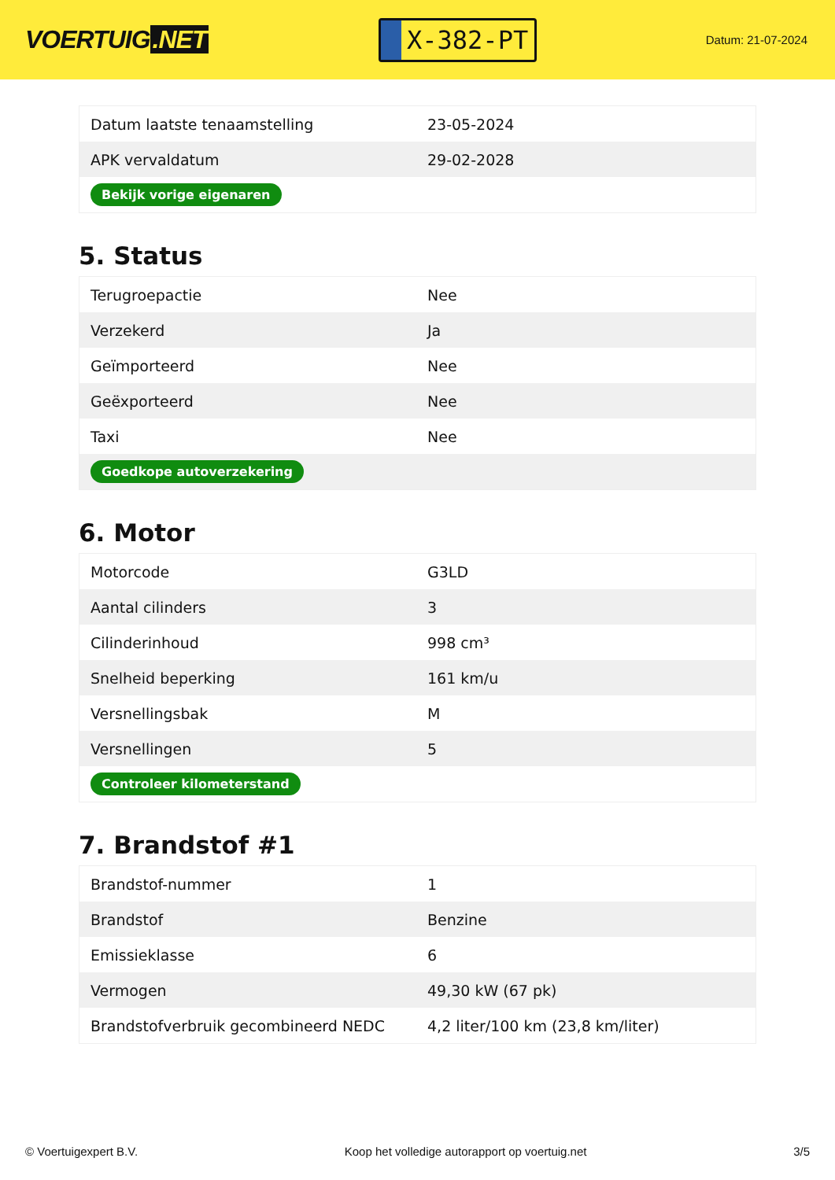VOERTUIG.NET
X-382-PT
Datum: 21-07-2024
| Datum laatste tenaamstelling | 23-05-2024 |
| APK vervaldatum | 29-02-2028 |
| Bekijk vorige eigenaren | |
5. Status
| Terugroepactie | Nee |
| Verzekerd | Ja |
| Geïmporteerd | Nee |
| Geëxporteerd | Nee |
| Taxi | Nee |
| Goedkope autoverzekering | |
6. Motor
| Motorcode | G3LD |
| Aantal cilinders | 3 |
| Cilinderinhoud | 998 cm³ |
| Snelheid beperking | 161 km/u |
| Versnellingsbak | M |
| Versnellingen | 5 |
| Controleer kilometerstand | |
7. Brandstof #1
| Brandstof-nummer | 1 |
| Brandstof | Benzine |
| Emissieklasse | 6 |
| Vermogen | 49,30 kW (67 pk) |
| Brandstofverbruik gecombineerd NEDC | 4,2 liter/100 km (23,8 km/liter) |
© Voertuigexpert B.V. Koop het volledige autorapport op voertuig.net 3/5